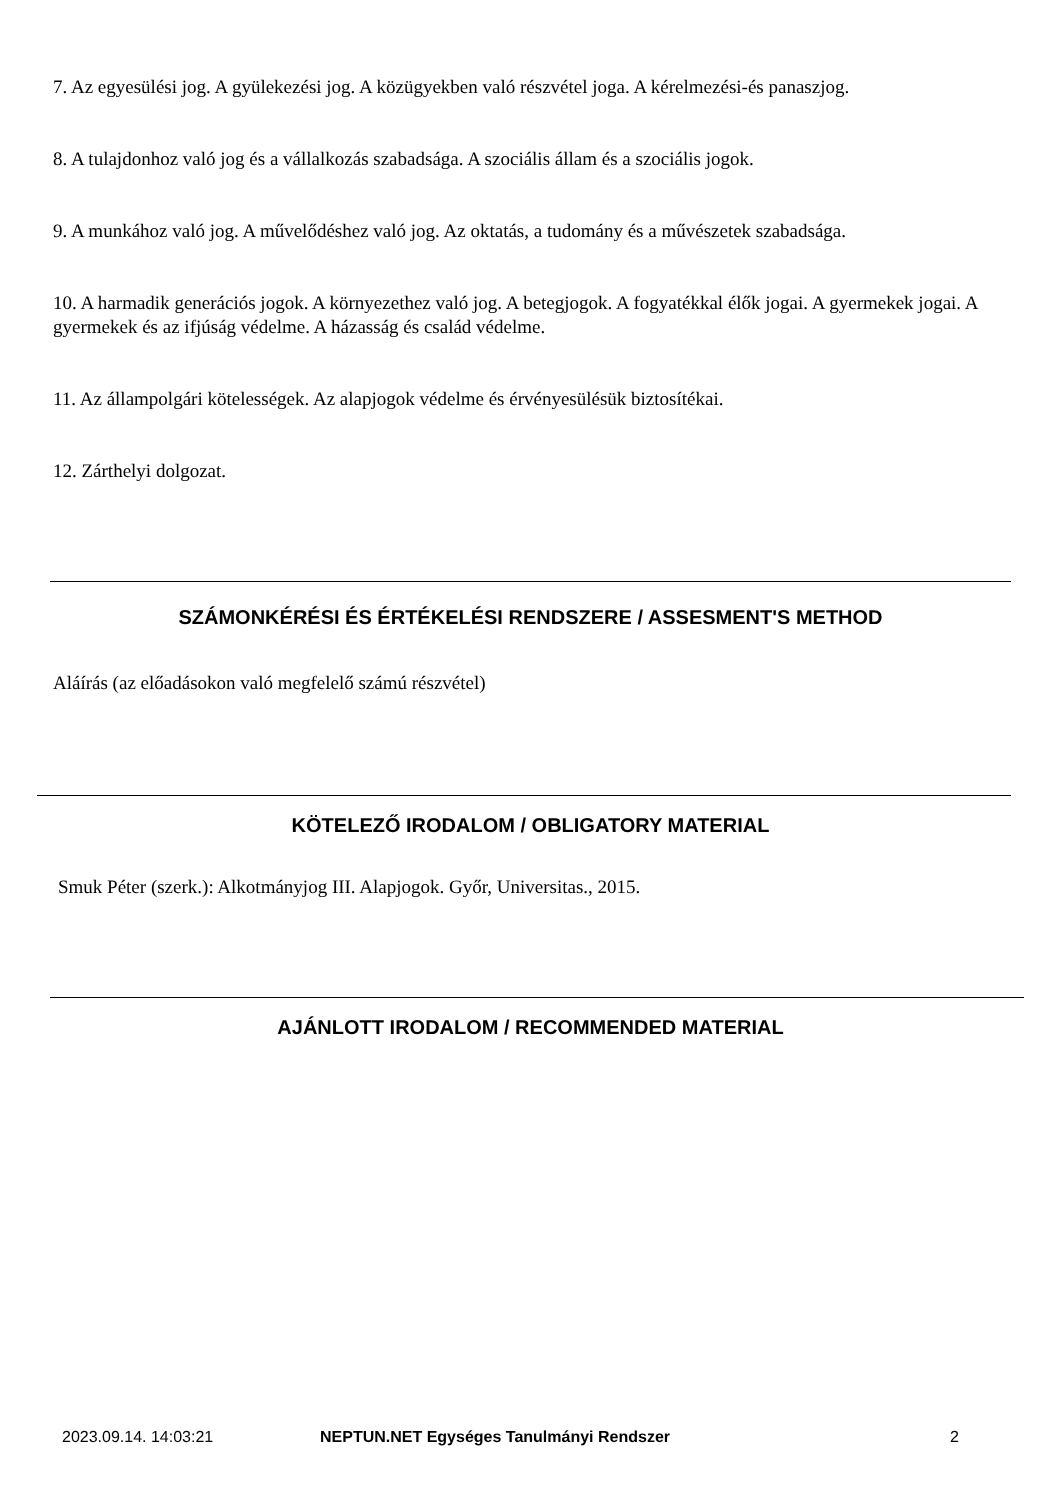7. Az egyesülési jog. A gyülekezési jog. A közügyekben való részvétel joga. A kérelmezési-és panaszjog.
8. A tulajdonhoz való jog és a vállalkozás szabadsága. A szociális állam és a szociális jogok.
9. A munkához való jog. A művelődéshez való jog. Az oktatás, a tudomány és a művészetek szabadsága.
10. A harmadik generációs jogok. A környezethez való jog. A betegjogok. A fogyatékkal élők jogai. A gyermekek jogai. A gyermekek és az ifjúság védelme. A házasság és család védelme.
11. Az állampolgári kötelességek. Az alapjogok védelme és érvényesülésük biztosítékai.
12. Zárthelyi dolgozat.
SZÁMONKÉRÉSI ÉS ÉRTÉKELÉSI RENDSZERE / ASSESMENT'S METHOD
Aláírás (az előadásokon való megfelelő számú részvétel)
KÖTELEZŐ IRODALOM / OBLIGATORY MATERIAL
Smuk Péter (szerk.): Alkotmányjog III. Alapjogok. Győr, Universitas., 2015.
AJÁNLOTT IRODALOM / RECOMMENDED MATERIAL
2023.09.14. 14:03:21 NEPTUN.NET Egységes Tanulmányi Rendszer 2